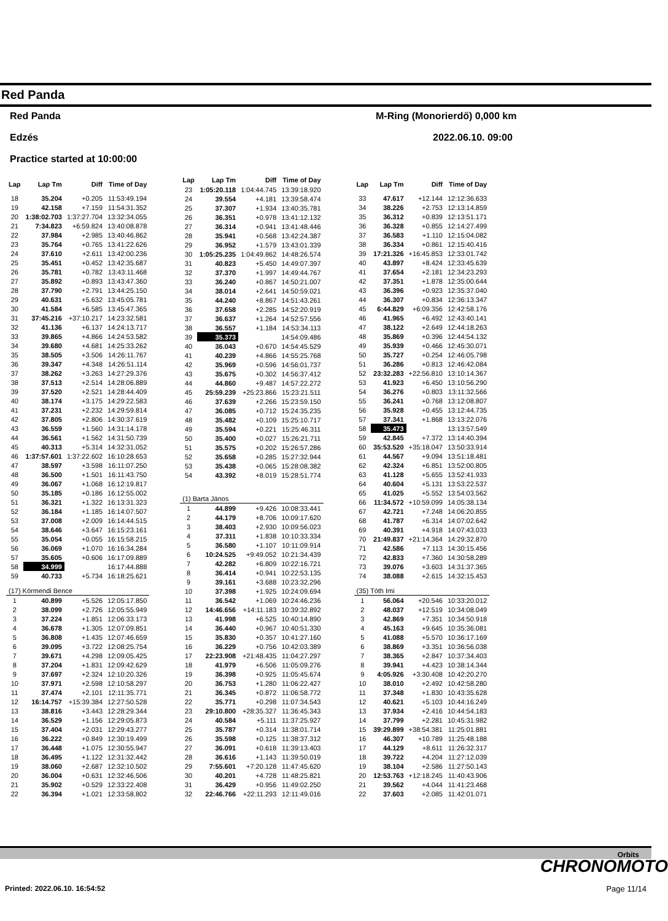Red Panda
Red Panda M-Ring (Monorierdő) 0,000 km
Edzés 2022.06.10. 09:00
Practice started at 10:00:00
| Lap | Lap Tm | Diff | Time of Day |
| --- | --- | --- | --- |
| 18 | 35.204 | +0.205 | 11:53:49.194 |
| 19 | 42.158 | +7.159 | 11:54:31.352 |
| 20 | 1:38:02.703 | 1:37:27.704 | 13:32:34.055 |
| 21 | 7:34.823 | +6:59.824 | 13:40:08.878 |
| 22 | 37.984 | +2.985 | 13:40:46.862 |
| 23 | 35.764 | +0.765 | 13:41:22.626 |
| 24 | 37.610 | +2.611 | 13:42:00.236 |
| 25 | 35.451 | +0.452 | 13:42:35.687 |
| 26 | 35.781 | +0.782 | 13:43:11.468 |
| 27 | 35.892 | +0.893 | 13:43:47.360 |
| 28 | 37.790 | +2.791 | 13:44:25.150 |
| 29 | 40.631 | +5.632 | 13:45:05.781 |
| 30 | 41.584 | +6.585 | 13:45:47.365 |
| 31 | 37:45.216 | +37:10.217 | 14:23:32.581 |
| 32 | 41.136 | +6.137 | 14:24:13.717 |
| 33 | 39.865 | +4.866 | 14:24:53.582 |
| 34 | 39.680 | +4.681 | 14:25:33.262 |
| 35 | 38.505 | +3.506 | 14:26:11.767 |
| 36 | 39.347 | +4.348 | 14:26:51.114 |
| 37 | 38.262 | +3.263 | 14:27:29.376 |
| 38 | 37.513 | +2.514 | 14:28:06.889 |
| 39 | 37.520 | +2.521 | 14:28:44.409 |
| 40 | 38.174 | +3.175 | 14:29:22.583 |
| 41 | 37.231 | +2.232 | 14:29:59.814 |
| 42 | 37.805 | +2.806 | 14:30:37.619 |
| 43 | 36.559 | +1.560 | 14:31:14.178 |
| 44 | 36.561 | +1.562 | 14:31:50.739 |
| 45 | 40.313 | +5.314 | 14:32:31.052 |
| 46 | 1:37:57.601 | 1:37:22.602 | 16:10:28.653 |
| 47 | 38.597 | +3.598 | 16:11:07.250 |
| 48 | 36.500 | +1.501 | 16:11:43.750 |
| 49 | 36.067 | +1.068 | 16:12:19.817 |
| 50 | 35.185 | +0.186 | 16:12:55.002 |
| 51 | 36.321 | +1.322 | 16:13:31.323 |
| 52 | 36.184 | +1.185 | 16:14:07.507 |
| 53 | 37.008 | +2.009 | 16:14:44.515 |
| 54 | 38.646 | +3.647 | 16:15:23.161 |
| 55 | 35.054 | +0.055 | 16:15:58.215 |
| 56 | 36.069 | +1.070 | 16:16:34.284 |
| 57 | 35.605 | +0.606 | 16:17:09.889 |
| 58 | 34.999 | | 16:17:44.888 |
| 59 | 40.733 | +5.734 | 16:18:25.621 |
| (17) Körmendi Bence | | | |
| 1 | 40.899 | +5.526 | 12:05:17.850 |
| 2 | 38.099 | +2.726 | 12:05:55.949 |
| 3 | 37.224 | +1.851 | 12:06:33.173 |
| 4 | 36.678 | +1.305 | 12:07:09.851 |
| 5 | 36.808 | +1.435 | 12:07:46.659 |
| 6 | 39.095 | +3.722 | 12:08:25.754 |
| 7 | 39.671 | +4.298 | 12:09:05.425 |
| 8 | 37.204 | +1.831 | 12:09:42.629 |
| 9 | 37.697 | +2.324 | 12:10:20.326 |
| 10 | 37.971 | +2.598 | 12:10:58.297 |
| 11 | 37.474 | +2.101 | 12:11:35.771 |
| 12 | 16:14.757 | +15:39.384 | 12:27:50.528 |
| 13 | 38.816 | +3.443 | 12:28:29.344 |
| 14 | 36.529 | +1.156 | 12:29:05.873 |
| 15 | 37.404 | +2.031 | 12:29:43.277 |
| 16 | 36.222 | +0.849 | 12:30:19.499 |
| 17 | 36.448 | +1.075 | 12:30:55.947 |
| 18 | 36.495 | +1.122 | 12:31:32.442 |
| 19 | 38.060 | +2.687 | 12:32:10.502 |
| 20 | 36.004 | +0.631 | 12:32:46.506 |
| 21 | 35.902 | +0.529 | 12:33:22.408 |
| 22 | 36.394 | +1.021 | 12:33:58.802 |
| Lap | Lap Tm | Diff | Time of Day |
| --- | --- | --- | --- |
| 23 | 1:05:20.118 | 1:04:44.745 | 13:39:18.920 |
| 24 | 39.554 | +4.181 | 13:39:58.474 |
| 25 | 37.307 | +1.934 | 13:40:35.781 |
| 26 | 36.351 | +0.978 | 13:41:12.132 |
| 27 | 36.314 | +0.941 | 13:41:48.446 |
| 28 | 35.941 | +0.568 | 13:42:24.387 |
| 29 | 36.952 | +1.579 | 13:43:01.339 |
| 30 | 1:05:25.235 | 1:04:49.862 | 14:48:26.574 |
| 31 | 40.823 | +5.450 | 14:49:07.397 |
| 32 | 37.370 | +1.997 | 14:49:44.767 |
| 33 | 36.240 | +0.867 | 14:50:21.007 |
| 34 | 38.014 | +2.641 | 14:50:59.021 |
| 35 | 44.240 | +8.867 | 14:51:43.261 |
| 36 | 37.658 | +2.285 | 14:52:20.919 |
| 37 | 36.637 | +1.264 | 14:52:57.556 |
| 38 | 36.557 | +1.184 | 14:53:34.113 |
| 39 | 35.373 | | 14:54:09.486 |
| 40 | 36.043 | +0.670 | 14:54:45.529 |
| 41 | 40.239 | +4.866 | 14:55:25.768 |
| 42 | 35.969 | +0.596 | 14:56:01.737 |
| 43 | 35.675 | +0.302 | 14:56:37.412 |
| 44 | 44.860 | +9.487 | 14:57:22.272 |
| 45 | 25:59.239 | +25:23.866 | 15:23:21.511 |
| 46 | 37.639 | +2.266 | 15:23:59.150 |
| 47 | 36.085 | +0.712 | 15:24:35.235 |
| 48 | 35.482 | +0.109 | 15:25:10.717 |
| 49 | 35.594 | +0.221 | 15:25:46.311 |
| 50 | 35.400 | +0.027 | 15:26:21.711 |
| 51 | 35.575 | +0.202 | 15:26:57.286 |
| 52 | 35.658 | +0.285 | 15:27:32.944 |
| 53 | 35.438 | +0.065 | 15:28:08.382 |
| 54 | 43.392 | +8.019 | 15:28:51.774 |
| (1) Barta János | | | |
| 1 | 44.899 | +9.426 | 10:08:33.441 |
| 2 | 44.179 | +8.706 | 10:09:17.620 |
| 3 | 38.403 | +2.930 | 10:09:56.023 |
| 4 | 37.311 | +1.838 | 10:10:33.334 |
| 5 | 36.580 | +1.107 | 10:11:09.914 |
| 6 | 10:24.525 | +9:49.052 | 10:21:34.439 |
| 7 | 42.282 | +6.809 | 10:22:16.721 |
| 8 | 36.414 | +0.941 | 10:22:53.135 |
| 9 | 39.161 | +3.688 | 10:23:32.296 |
| 10 | 37.398 | +1.925 | 10:24:09.694 |
| 11 | 36.542 | +1.069 | 10:24:46.236 |
| 12 | 14:46.656 | +14:11.183 | 10:39:32.892 |
| 13 | 41.998 | +6.525 | 10:40:14.890 |
| 14 | 36.440 | +0.967 | 10:40:51.330 |
| 15 | 35.830 | +0.357 | 10:41:27.160 |
| 16 | 36.229 | +0.756 | 10:42:03.389 |
| 17 | 22:23.908 | +21:48.435 | 11:04:27.297 |
| 18 | 41.979 | +6.506 | 11:05:09.276 |
| 19 | 36.398 | +0.925 | 11:05:45.674 |
| 20 | 36.753 | +1.280 | 11:06:22.427 |
| 21 | 36.345 | +0.872 | 11:06:58.772 |
| 22 | 35.771 | +0.298 | 11:07:34.543 |
| 23 | 29:10.800 | +28:35.327 | 11:36:45.343 |
| 24 | 40.584 | +5.111 | 11:37:25.927 |
| 25 | 35.787 | +0.314 | 11:38:01.714 |
| 26 | 35.598 | +0.125 | 11:38:37.312 |
| 27 | 36.091 | +0.618 | 11:39:13.403 |
| 28 | 36.616 | +1.143 | 11:39:50.019 |
| 29 | 7:55.601 | +7:20.128 | 11:47:45.620 |
| 30 | 40.201 | +4.728 | 11:48:25.821 |
| 31 | 36.429 | +0.956 | 11:49:02.250 |
| 32 | 22:46.766 | +22:11.293 | 12:11:49.016 |
| Lap | Lap Tm | Diff | Time of Day |
| --- | --- | --- | --- |
| 33 | 47.617 | +12.144 | 12:12:36.633 |
| 34 | 38.226 | +2.753 | 12:13:14.859 |
| 35 | 36.312 | +0.839 | 12:13:51.171 |
| 36 | 36.328 | +0.855 | 12:14:27.499 |
| 37 | 36.583 | +1.110 | 12:15:04.082 |
| 38 | 36.334 | +0.861 | 12:15:40.416 |
| 39 | 17:21.326 | +16:45.853 | 12:33:01.742 |
| 40 | 43.897 | +8.424 | 12:33:45.639 |
| 41 | 37.654 | +2.181 | 12:34:23.293 |
| 42 | 37.351 | +1.878 | 12:35:00.644 |
| 43 | 36.396 | +0.923 | 12:35:37.040 |
| 44 | 36.307 | +0.834 | 12:36:13.347 |
| 45 | 6:44.829 | +6:09.356 | 12:42:58.176 |
| 46 | 41.965 | +6.492 | 12:43:40.141 |
| 47 | 38.122 | +2.649 | 12:44:18.263 |
| 48 | 35.869 | +0.396 | 12:44:54.132 |
| 49 | 35.939 | +0.466 | 12:45:30.071 |
| 50 | 35.727 | +0.254 | 12:46:05.798 |
| 51 | 36.286 | +0.813 | 12:46:42.084 |
| 52 | 23:32.283 | +22:56.810 | 13:10:14.367 |
| 53 | 41.923 | +6.450 | 13:10:56.290 |
| 54 | 36.276 | +0.803 | 13:11:32.566 |
| 55 | 36.241 | +0.768 | 13:12:08.807 |
| 56 | 35.928 | +0.455 | 13:12:44.735 |
| 57 | 37.341 | +1.868 | 13:13:22.076 |
| 58 | 35.473 | | 13:13:57.549 |
| 59 | 42.845 | +7.372 | 13:14:40.394 |
| 60 | 35:53.520 | +35:18.047 | 13:50:33.914 |
| 61 | 44.567 | +9.094 | 13:51:18.481 |
| 62 | 42.324 | +6.851 | 13:52:00.805 |
| 63 | 41.128 | +5.655 | 13:52:41.933 |
| 64 | 40.604 | +5.131 | 13:53:22.537 |
| 65 | 41.025 | +5.552 | 13:54:03.562 |
| 66 | 11:34.572 | +10:59.099 | 14:05:38.134 |
| 67 | 42.721 | +7.248 | 14:06:20.855 |
| 68 | 41.787 | +6.314 | 14:07:02.642 |
| 69 | 40.391 | +4.918 | 14:07:43.033 |
| 70 | 21:49.837 | +21:14.364 | 14:29:32.870 |
| 71 | 42.586 | +7.113 | 14:30:15.456 |
| 72 | 42.833 | +7.360 | 14:30:58.289 |
| 73 | 39.076 | +3.603 | 14:31:37.365 |
| 74 | 38.088 | +2.615 | 14:32:15.453 |
| (35) Tóth Imi | | | |
| 1 | 56.064 | +20.546 | 10:33:20.012 |
| 2 | 48.037 | +12.519 | 10:34:08.049 |
| 3 | 42.869 | +7.351 | 10:34:50.918 |
| 4 | 45.163 | +9.645 | 10:35:36.081 |
| 5 | 41.088 | +5.570 | 10:36:17.169 |
| 6 | 38.869 | +3.351 | 10:36:56.038 |
| 7 | 38.365 | +2.847 | 10:37:34.403 |
| 8 | 39.941 | +4.423 | 10:38:14.344 |
| 9 | 4:05.926 | +3:30.408 | 10:42:20.270 |
| 10 | 38.010 | +2.492 | 10:42:58.280 |
| 11 | 37.348 | +1.830 | 10:43:35.628 |
| 12 | 40.621 | +5.103 | 10:44:16.249 |
| 13 | 37.934 | +2.416 | 10:44:54.183 |
| 14 | 37.799 | +2.281 | 10:45:31.982 |
| 15 | 39:29.899 | +38:54.381 | 11:25:01.881 |
| 16 | 46.307 | +10.789 | 11:25:48.188 |
| 17 | 44.129 | +8.611 | 11:26:32.317 |
| 18 | 39.722 | +4.204 | 11:27:12.039 |
| 19 | 38.104 | +2.586 | 11:27:50.143 |
| 20 | 12:53.763 | +12:18.245 | 11:40:43.906 |
| 21 | 39.562 | +4.044 | 11:41:23.468 |
| 22 | 37.603 | +2.085 | 11:42:01.071 |
Orbits
CHRONOMOTO
Printed: 2022.06.10. 16:54:52 Page 11/14